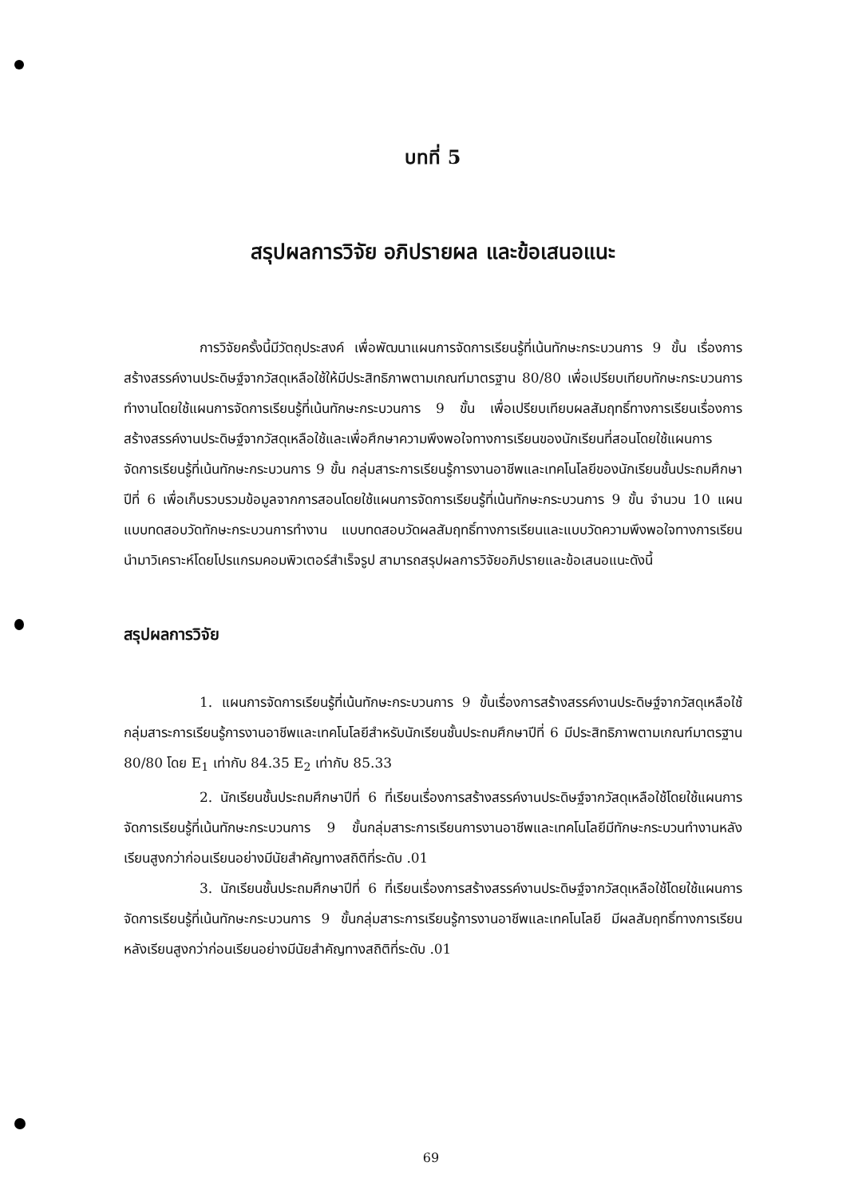บทที่ 5
สรุปผลการวิจัย อภิปรายผล และข้อเสนอแนะ
การวิจัยครั้งนี้มีวัตถุประสงค์ เพื่อพัฒนาแผนการจัดการเรียนรู้ที่เน้นทักษะกระบวนการ 9 ขั้น เรื่องการสร้างสรรค์งานประดิษฐ์จากวัสดุเหลือใช้ให้มีประสิทธิภาพตามเกณฑ์มาตรฐาน 80/80 เพื่อเปรียบเทียบทักษะกระบวนการทำงานโดยใช้แผนการจัดการเรียนรู้ที่เน้นทักษะกระบวนการ 9 ขั้น เพื่อเปรียบเทียบผลสัมฤทธิ์ทางการเรียนเรื่องการสร้างสรรค์งานประดิษฐ์จากวัสดุเหลือใช้และเพื่อศึกษาความพึงพอใจทางการเรียนของนักเรียนที่สอนโดยใช้แผนการจัดการเรียนรู้ที่เน้นทักษะกระบวนการ 9 ขั้น กลุ่มสาระการเรียนรู้การงานอาชีพและเทคโนโลยีของนักเรียนชั้นประถมศึกษาปีที่ 6 เพื่อเก็บรวบรวมข้อมูลจากการสอนโดยใช้แผนการจัดการเรียนรู้ที่เน้นทักษะกระบวนการ 9 ขั้น จำนวน 10 แผน แบบทดสอบวัดทักษะกระบวนการทำงาน แบบทดสอบวัดผลสัมฤทธิ์ทางการเรียนและแบบวัดความพึงพอใจทางการเรียนนำมาวิเคราะห์โดยโปรแกรมคอมพิวเตอร์สำเร็จรูป สามารถสรุปผลการวิจัยอภิปรายและข้อเสนอแนะดังนี้
สรุปผลการวิจัย
1. แผนการจัดการเรียนรู้ที่เน้นทักษะกระบวนการ 9 ขั้นเรื่องการสร้างสรรค์งานประดิษฐ์จากวัสดุเหลือใช้กลุ่มสาระการเรียนรู้การงานอาชีพและเทคโนโลยีสำหรับนักเรียนชั้นประถมศึกษาปีที่ 6 มีประสิทธิภาพตามเกณฑ์มาตรฐาน 80/80 โดย E<sub>1</sub> เท่ากับ 84.35 E<sub>2</sub> เท่ากับ 85.33
2. นักเรียนชั้นประถมศึกษาปีที่ 6 ที่เรียนเรื่องการสร้างสรรค์งานประดิษฐ์จากวัสดุเหลือใช้โดยใช้แผนการจัดการเรียนรู้ที่เน้นทักษะกระบวนการ 9 ขั้นกลุ่มสาระการเรียนการงานอาชีพและเทคโนโลยีมีทักษะกระบวนทำงานหลังเรียนสูงกว่าก่อนเรียนอย่างมีนัยสำคัญทางสถิติที่ระดับ .01
3. นักเรียนชั้นประถมศึกษาปีที่ 6 ที่เรียนเรื่องการสร้างสรรค์งานประดิษฐ์จากวัสดุเหลือใช้โดยใช้แผนการจัดการเรียนรู้ที่เน้นทักษะกระบวนการ 9 ขั้นกลุ่มสาระการเรียนรู้การงานอาชีพและเทคโนโลยี มีผลสัมฤทธิ์ทางการเรียนหลังเรียนสูงกว่าก่อนเรียนอย่างมีนัยสำคัญทางสถิติที่ระดับ .01
69